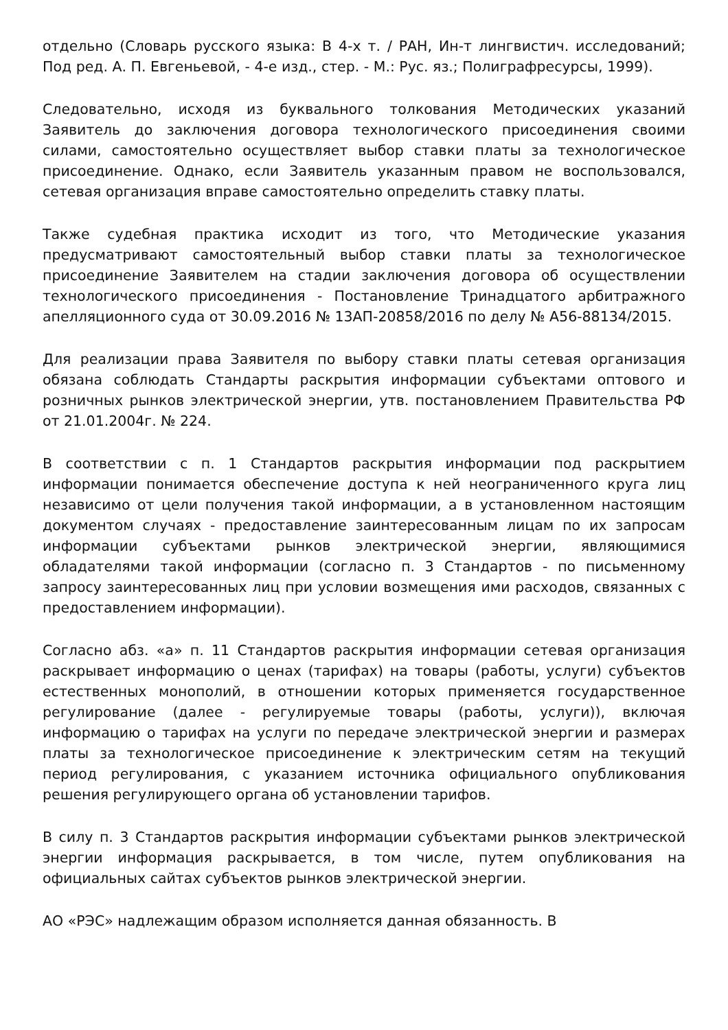отдельно (Словарь русского языка: В 4-х т. / РАН, Ин-т лингвистич. исследований; Под ред. А. П. Евгеньевой, - 4-е изд., стер. - М.: Рус. яз.; Полиграфресурсы, 1999).
Следовательно, исходя из буквального толкования Методических указаний Заявитель до заключения договора технологического присоединения своими силами, самостоятельно осуществляет выбор ставки платы за технологическое присоединение. Однако, если Заявитель указанным правом не воспользовался, сетевая организация вправе самостоятельно определить ставку платы.
Также судебная практика исходит из того, что Методические указания предусматривают самостоятельный выбор ставки платы за технологическое присоединение Заявителем на стадии заключения договора об осуществлении технологического присоединения - Постановление Тринадцатого арбитражного апелляционного суда от 30.09.2016 № 13АП-20858/2016 по делу № А56-88134/2015.
Для реализации права Заявителя по выбору ставки платы сетевая организация обязана соблюдать Стандарты раскрытия информации субъектами оптового и розничных рынков электрической энергии, утв. постановлением Правительства РФ от 21.01.2004г. № 224.
В соответствии с п. 1 Стандартов раскрытия информации под раскрытием информации понимается обеспечение доступа к ней неограниченного круга лиц независимо от цели получения такой информации, а в установленном настоящим документом случаях - предоставление заинтересованным лицам по их запросам информации субъектами рынков электрической энергии, являющимися обладателями такой информации (согласно п. 3 Стандартов - по письменному запросу заинтересованных лиц при условии возмещения ими расходов, связанных с предоставлением информации).
Согласно абз. «а» п. 11 Стандартов раскрытия информации сетевая организация раскрывает информацию о ценах (тарифах) на товары (работы, услуги) субъектов естественных монополий, в отношении которых применяется государственное регулирование (далее - регулируемые товары (работы, услуги)), включая информацию о тарифах на услуги по передаче электрической энергии и размерах платы за технологическое присоединение к электрическим сетям на текущий период регулирования, с указанием источника официального опубликования решения регулирующего органа об установлении тарифов.
В силу п. 3 Стандартов раскрытия информации субъектами рынков электрической энергии информация раскрывается, в том числе, путем опубликования на официальных сайтах субъектов рынков электрической энергии.
АО «РЭС» надлежащим образом исполняется данная обязанность. В